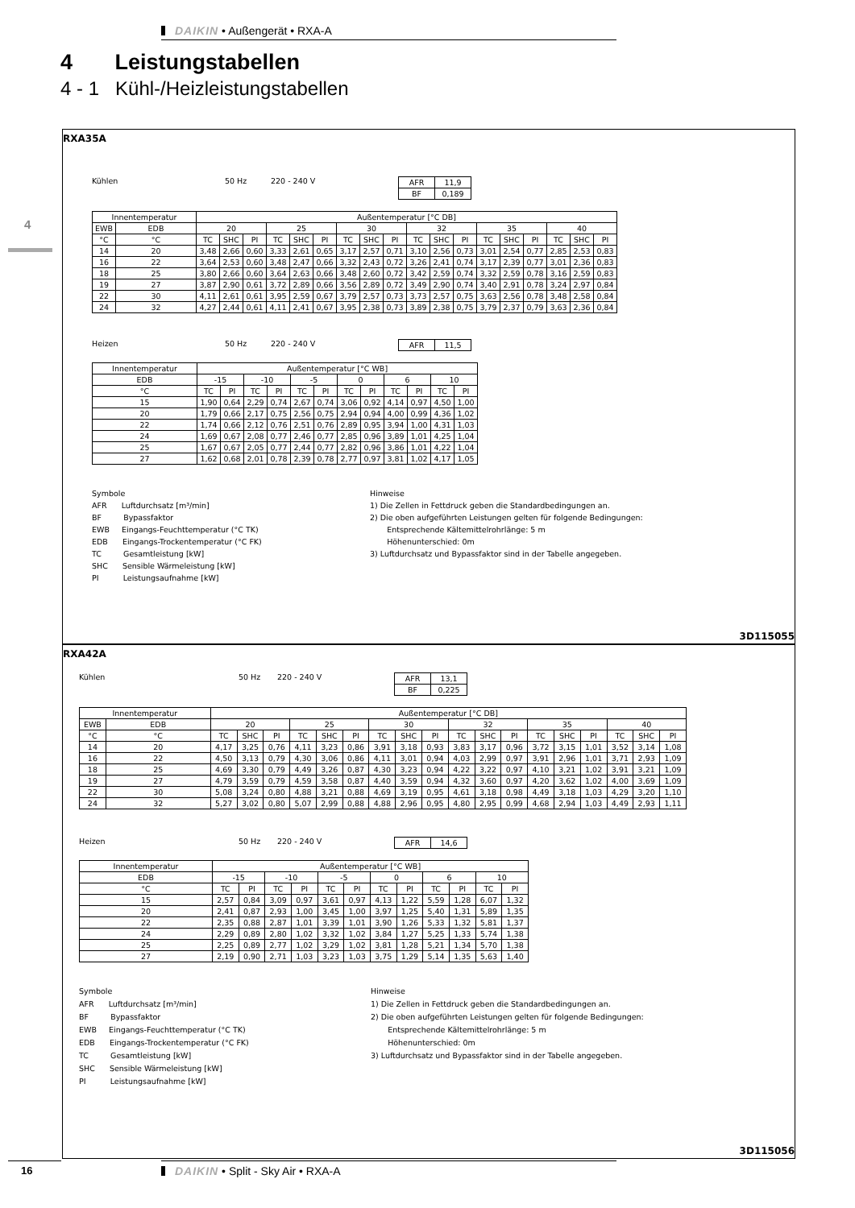DAIKIN • Außengerät • RXA-A
4 Leistungstabellen
4 - 1 Kühl-/Heizleistungstabellen
4
RXA35A
Kühlen 50 Hz 220 - 240 V
| AFR | 11,9 |
| BF | 0,189 |
| Innentemperatur | | Außentemperatur [°C DB] | | | | | | | | | | | | | | | | | |
| EWB | EDB | 20 | | | 25 | | | 30 | | | 32 | | | 35 | | | 40 | | |
| °C | °C | TC | SHC | PI | TC | SHC | PI | TC | SHC | PI | TC | SHC | PI | TC | SHC | PI | TC | SHC | PI |
| 14 | 20 | 3,48 | 2,66 | 0,60 | 3,33 | 2,61 | 0,65 | 3,17 | 2,57 | 0,71 | 3,10 | 2,56 | 0,73 | 3,01 | 2,54 | 0,77 | 2,85 | 2,53 | 0,83 |
| 16 | 22 | 3,64 | 2,53 | 0,60 | 3,48 | 2,47 | 0,66 | 3,32 | 2,43 | 0,72 | 3,26 | 2,41 | 0,74 | 3,17 | 2,39 | 0,77 | 3,01 | 2,36 | 0,83 |
| 18 | 25 | 3,80 | 2,66 | 0,60 | 3,64 | 2,63 | 0,66 | 3,48 | 2,60 | 0,72 | 3,42 | 2,59 | 0,74 | 3,32 | 2,59 | 0,78 | 3,16 | 2,59 | 0,83 |
| 19 | 27 | 3,87 | 2,90 | 0,61 | 3,72 | 2,89 | 0,66 | 3,56 | 2,89 | 0,72 | 3,49 | 2,90 | 0,74 | 3,40 | 2,91 | 0,78 | 3,24 | 2,97 | 0,84 |
| 22 | 30 | 4,11 | 2,61 | 0,61 | 3,95 | 2,59 | 0,67 | 3,79 | 2,57 | 0,73 | 3,73 | 2,57 | 0,75 | 3,63 | 2,56 | 0,78 | 3,48 | 2,58 | 0,84 |
| 24 | 32 | 4,27 | 2,44 | 0,61 | 4,11 | 2,41 | 0,67 | 3,95 | 2,38 | 0,73 | 3,89 | 2,38 | 0,75 | 3,79 | 2,37 | 0,79 | 3,63 | 2,36 | 0,84 |
Heizen 50 Hz 220 - 240 V
| AFR | 11,5 |
| Innentemperatur | Außentemperatur [°C WB] | | | | | | | | | | | |
| EDB | -15 | | -10 | | -5 | | 0 | | 6 | | 10 | |
| °C | TC | PI | TC | PI | TC | PI | TC | PI | TC | PI | TC | PI |
| 15 | 1,90 | 0,64 | 2,29 | 0,74 | 2,67 | 0,74 | 3,06 | 0,92 | 4,14 | 0,97 | 4,50 | 1,00 |
| 20 | 1,79 | 0,66 | 2,17 | 0,75 | 2,56 | 0,75 | 2,94 | 0,94 | 4,00 | 0,99 | 4,36 | 1,02 |
| 22 | 1,74 | 0,66 | 2,12 | 0,76 | 2,51 | 0,76 | 2,89 | 0,95 | 3,94 | 1,00 | 4,31 | 1,03 |
| 24 | 1,69 | 0,67 | 2,08 | 0,77 | 2,46 | 0,77 | 2,85 | 0,96 | 3,89 | 1,01 | 4,25 | 1,04 |
| 25 | 1,67 | 0,67 | 2,05 | 0,77 | 2,44 | 0,77 | 2,82 | 0,96 | 3,86 | 1,01 | 4,22 | 1,04 |
| 27 | 1,62 | 0,68 | 2,01 | 0,78 | 2,39 | 0,78 | 2,77 | 0,97 | 3,81 | 1,02 | 4,17 | 1,05 |
Symbole
AFR Luftdurchsatz [m³/min]
BF Bypassfaktor
EWB Eingangs-Feuchttemperatur (°C TK)
EDB Eingangs-Trockentemperatur (°C FK)
TC Gesamtleistung [kW]
SHC Sensible Wärmeleistung [kW]
PI Leistungsaufnahme [kW]
Hinweise
1) Die Zellen in Fettdruck geben die Standardbedingungen an.
2) Die oben aufgeführten Leistungen gelten für folgende Bedingungen:
Entsprechende Kältemittelrohrlänge: 5 m
Höhenunterschied: 0m
3) Luftdurchsatz und Bypassfaktor sind in der Tabelle angegeben.
3D115055
RXA42A
Kühlen 50 Hz 220 - 240 V
| AFR | 13,1 |
| BF | 0,225 |
| Innentemperatur | | Außentemperatur [°C DB] | | | | | | | | | | | | | | | | | |
| EWB | EDB | 20 | | | 25 | | | 30 | | | 32 | | | 35 | | | 40 | | |
| °C | °C | TC | SHC | PI | TC | SHC | PI | TC | SHC | PI | TC | SHC | PI | TC | SHC | PI | TC | SHC | PI |
| 14 | 20 | 4,17 | 3,25 | 0,76 | 4,11 | 3,23 | 0,86 | 3,91 | 3,18 | 0,93 | 3,83 | 3,17 | 0,96 | 3,72 | 3,15 | 1,01 | 3,52 | 3,14 | 1,08 |
| 16 | 22 | 4,50 | 3,13 | 0,79 | 4,30 | 3,06 | 0,86 | 4,11 | 3,01 | 0,94 | 4,03 | 2,99 | 0,97 | 3,91 | 2,96 | 1,01 | 3,71 | 2,93 | 1,09 |
| 18 | 25 | 4,69 | 3,30 | 0,79 | 4,49 | 3,26 | 0,87 | 4,30 | 3,23 | 0,94 | 4,22 | 3,22 | 0,97 | 4,10 | 3,21 | 1,02 | 3,91 | 3,21 | 1,09 |
| 19 | 27 | 4,79 | 3,59 | 0,79 | 4,59 | 3,58 | 0,87 | 4,40 | 3,59 | 0,94 | 4,32 | 3,60 | 0,97 | 4,20 | 3,62 | 1,02 | 4,00 | 3,69 | 1,09 |
| 22 | 30 | 5,08 | 3,24 | 0,80 | 4,88 | 3,21 | 0,88 | 4,69 | 3,19 | 0,95 | 4,61 | 3,18 | 0,98 | 4,49 | 3,18 | 1,03 | 4,29 | 3,20 | 1,10 |
| 24 | 32 | 5,27 | 3,02 | 0,80 | 5,07 | 2,99 | 0,88 | 4,88 | 2,96 | 0,95 | 4,80 | 2,95 | 0,99 | 4,68 | 2,94 | 1,03 | 4,49 | 2,93 | 1,11 |
Heizen 50 Hz 220 - 240 V
| AFR | 14,6 |
| Innentemperatur | Außentemperatur [°C WB] | | | | | | | | | | | |
| EDB | -15 | | -10 | | -5 | | 0 | | 6 | | 10 | |
| °C | TC | PI | TC | PI | TC | PI | TC | PI | TC | PI | TC | PI |
| 15 | 2,57 | 0,84 | 3,09 | 0,97 | 3,61 | 0,97 | 4,13 | 1,22 | 5,59 | 1,28 | 6,07 | 1,32 |
| 20 | 2,41 | 0,87 | 2,93 | 1,00 | 3,45 | 1,00 | 3,97 | 1,25 | 5,40 | 1,31 | 5,89 | 1,35 |
| 22 | 2,35 | 0,88 | 2,87 | 1,01 | 3,39 | 1,01 | 3,90 | 1,26 | 5,33 | 1,32 | 5,81 | 1,37 |
| 24 | 2,29 | 0,89 | 2,80 | 1,02 | 3,32 | 1,02 | 3,84 | 1,27 | 5,25 | 1,33 | 5,74 | 1,38 |
| 25 | 2,25 | 0,89 | 2,77 | 1,02 | 3,29 | 1,02 | 3,81 | 1,28 | 5,21 | 1,34 | 5,70 | 1,38 |
| 27 | 2,19 | 0,90 | 2,71 | 1,03 | 3,23 | 1,03 | 3,75 | 1,29 | 5,14 | 1,35 | 5,63 | 1,40 |
Symbole
AFR Luftdurchsatz [m³/min]
BF Bypassfaktor
EWB Eingangs-Feuchttemperatur (°C TK)
EDB Eingangs-Trockentemperatur (°C FK)
TC Gesamtleistung [kW]
SHC Sensible Wärmeleistung [kW]
PI Leistungsaufnahme [kW]
Hinweise
1) Die Zellen in Fettdruck geben die Standardbedingungen an.
2) Die oben aufgeführten Leistungen gelten für folgende Bedingungen:
Entsprechende Kältemittelrohrlänge: 5 m
Höhenunterschied: 0m
3) Luftdurchsatz und Bypassfaktor sind in der Tabelle angegeben.
3D115056
16 DAIKIN • Split - Sky Air • RXA-A